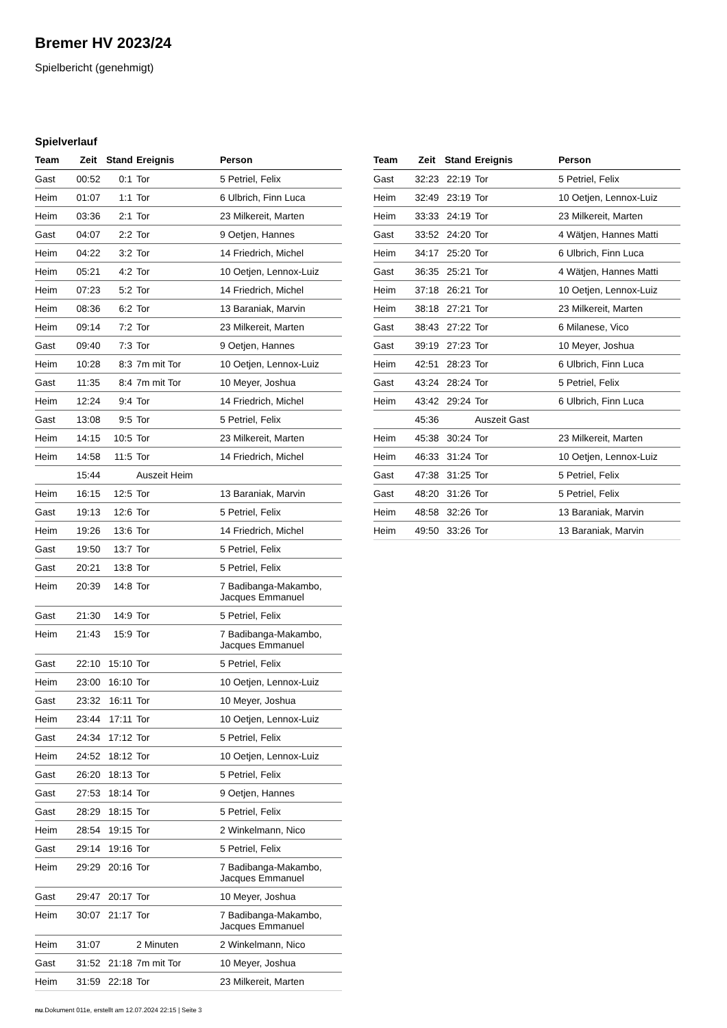Bremer HV 2023/24
Spielbericht (genehmigt)
Spielverlauf
| Team | Zeit | Stand | Ereignis | Person |
| --- | --- | --- | --- | --- |
| Gast | 00:52 | 0:1 | Tor | 5 Petriel, Felix |
| Heim | 01:07 | 1:1 | Tor | 6 Ulbrich, Finn Luca |
| Heim | 03:36 | 2:1 | Tor | 23 Milkereit, Marten |
| Gast | 04:07 | 2:2 | Tor | 9 Oetjen, Hannes |
| Heim | 04:22 | 3:2 | Tor | 14 Friedrich, Michel |
| Heim | 05:21 | 4:2 | Tor | 10 Oetjen, Lennox-Luiz |
| Heim | 07:23 | 5:2 | Tor | 14 Friedrich, Michel |
| Heim | 08:36 | 6:2 | Tor | 13 Baraniak, Marvin |
| Heim | 09:14 | 7:2 | Tor | 23 Milkereit, Marten |
| Gast | 09:40 | 7:3 | Tor | 9 Oetjen, Hannes |
| Heim | 10:28 | 8:3 | 7m mit Tor | 10 Oetjen, Lennox-Luiz |
| Gast | 11:35 | 8:4 | 7m mit Tor | 10 Meyer, Joshua |
| Heim | 12:24 | 9:4 | Tor | 14 Friedrich, Michel |
| Gast | 13:08 | 9:5 | Tor | 5 Petriel, Felix |
| Heim | 14:15 | 10:5 | Tor | 23 Milkereit, Marten |
| Heim | 14:58 | 11:5 | Tor | 14 Friedrich, Michel |
| | 15:44 | | Auszeit Heim | |
| Heim | 16:15 | 12:5 | Tor | 13 Baraniak, Marvin |
| Gast | 19:13 | 12:6 | Tor | 5 Petriel, Felix |
| Heim | 19:26 | 13:6 | Tor | 14 Friedrich, Michel |
| Gast | 19:50 | 13:7 | Tor | 5 Petriel, Felix |
| Gast | 20:21 | 13:8 | Tor | 5 Petriel, Felix |
| Heim | 20:39 | 14:8 | Tor | 7 Badibanga-Makambo, Jacques Emmanuel |
| Gast | 21:30 | 14:9 | Tor | 5 Petriel, Felix |
| Heim | 21:43 | 15:9 | Tor | 7 Badibanga-Makambo, Jacques Emmanuel |
| Gast | 22:10 | 15:10 | Tor | 5 Petriel, Felix |
| Heim | 23:00 | 16:10 | Tor | 10 Oetjen, Lennox-Luiz |
| Gast | 23:32 | 16:11 | Tor | 10 Meyer, Joshua |
| Heim | 23:44 | 17:11 | Tor | 10 Oetjen, Lennox-Luiz |
| Gast | 24:34 | 17:12 | Tor | 5 Petriel, Felix |
| Heim | 24:52 | 18:12 | Tor | 10 Oetjen, Lennox-Luiz |
| Gast | 26:20 | 18:13 | Tor | 5 Petriel, Felix |
| Gast | 27:53 | 18:14 | Tor | 9 Oetjen, Hannes |
| Gast | 28:29 | 18:15 | Tor | 5 Petriel, Felix |
| Heim | 28:54 | 19:15 | Tor | 2 Winkelmann, Nico |
| Gast | 29:14 | 19:16 | Tor | 5 Petriel, Felix |
| Heim | 29:29 | 20:16 | Tor | 7 Badibanga-Makambo, Jacques Emmanuel |
| Gast | 29:47 | 20:17 | Tor | 10 Meyer, Joshua |
| Heim | 30:07 | 21:17 | Tor | 7 Badibanga-Makambo, Jacques Emmanuel |
| Heim | 31:07 | | 2 Minuten | 2 Winkelmann, Nico |
| Gast | 31:52 | 21:18 | 7m mit Tor | 10 Meyer, Joshua |
| Heim | 31:59 | 22:18 | Tor | 23 Milkereit, Marten |
| Team | Zeit | Stand | Ereignis | Person |
| --- | --- | --- | --- | --- |
| Gast | 32:23 | 22:19 | Tor | 5 Petriel, Felix |
| Heim | 32:49 | 23:19 | Tor | 10 Oetjen, Lennox-Luiz |
| Heim | 33:33 | 24:19 | Tor | 23 Milkereit, Marten |
| Gast | 33:52 | 24:20 | Tor | 4 Wätjen, Hannes Matti |
| Heim | 34:17 | 25:20 | Tor | 6 Ulbrich, Finn Luca |
| Gast | 36:35 | 25:21 | Tor | 4 Wätjen, Hannes Matti |
| Heim | 37:18 | 26:21 | Tor | 10 Oetjen, Lennox-Luiz |
| Heim | 38:18 | 27:21 | Tor | 23 Milkereit, Marten |
| Gast | 38:43 | 27:22 | Tor | 6 Milanese, Vico |
| Gast | 39:19 | 27:23 | Tor | 10 Meyer, Joshua |
| Heim | 42:51 | 28:23 | Tor | 6 Ulbrich, Finn Luca |
| Gast | 43:24 | 28:24 | Tor | 5 Petriel, Felix |
| Heim | 43:42 | 29:24 | Tor | 6 Ulbrich, Finn Luca |
| | 45:36 | | Auszeit Gast | |
| Heim | 45:38 | 30:24 | Tor | 23 Milkereit, Marten |
| Heim | 46:33 | 31:24 | Tor | 10 Oetjen, Lennox-Luiz |
| Gast | 47:38 | 31:25 | Tor | 5 Petriel, Felix |
| Gast | 48:20 | 31:26 | Tor | 5 Petriel, Felix |
| Heim | 48:58 | 32:26 | Tor | 13 Baraniak, Marvin |
| Heim | 49:50 | 33:26 | Tor | 13 Baraniak, Marvin |
nu.Dokument 011e, erstellt am 12.07.2024 22:15 | Seite 3